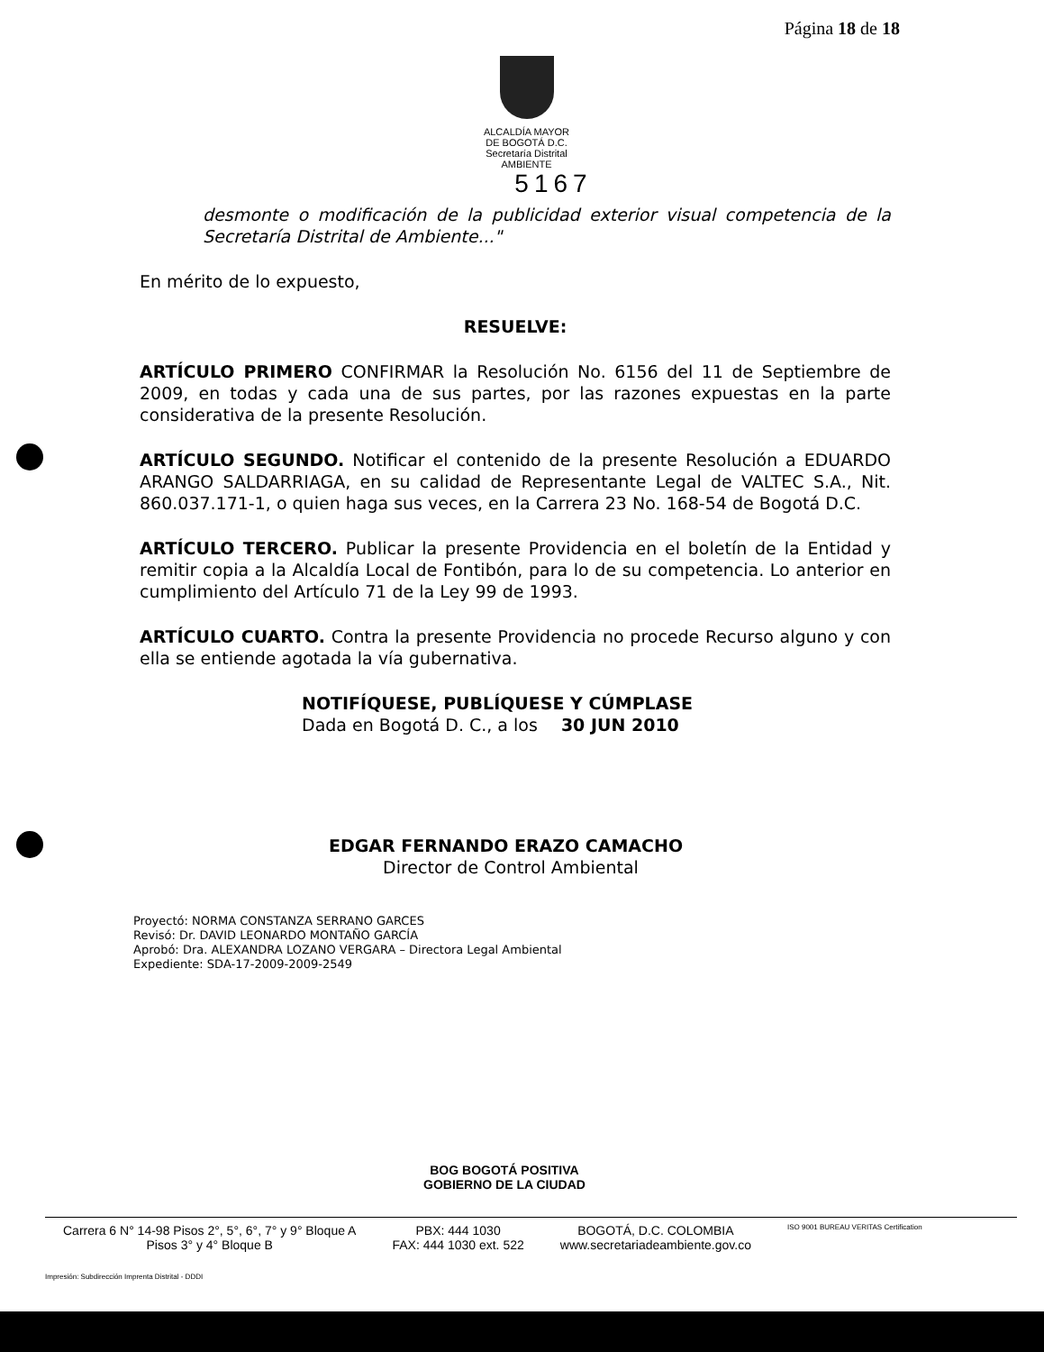Página 18 de 18
ALCALDÍA MAYOR
DE BOGOTÁ D.C.
Secretaría Distrital
AMBIENTE 5167
desmonte o modificación de la publicidad exterior visual competencia de la Secretaría Distrital de Ambiente..."
En mérito de lo expuesto,
RESUELVE:
ARTÍCULO PRIMERO CONFIRMAR la Resolución No. 6156 del 11 de Septiembre de 2009, en todas y cada una de sus partes, por las razones expuestas en la parte considerativa de la presente Resolución.
ARTÍCULO SEGUNDO. Notificar el contenido de la presente Resolución a EDUARDO ARANGO SALDARRIAGA, en su calidad de Representante Legal de VALTEC S.A., Nit. 860.037.171-1, o quien haga sus veces, en la Carrera 23 No. 168-54 de Bogotá D.C.
ARTÍCULO TERCERO. Publicar la presente Providencia en el boletín de la Entidad y remitir copia a la Alcaldía Local de Fontibón, para lo de su competencia. Lo anterior en cumplimiento del Artículo 71 de la Ley 99 de 1993.
ARTÍCULO CUARTO. Contra la presente Providencia no procede Recurso alguno y con ella se entiende agotada la vía gubernativa.
NOTIFÍQUESE, PUBLÍQUESE Y CÚMPLASE
Dada en Bogotá D. C., a los 30 JUN 2010
EDGAR FERNANDO ERAZO CAMACHO
Director de Control Ambiental
Proyectó: NORMA CONSTANZA SERRANO GARCES
Revisó: Dr. DAVID LEONARDO MONTAÑO GARCÍA
Aprobó: Dra. ALEXANDRA LOZANO VERGARA – Directora Legal Ambiental
Expediente: SDA-17-2009-2009-2549
BOG BOGOTÁ POSITIVA
GOBIERNO DE LA CIUDAD
Carrera 6 N° 14-98 Pisos 2°, 5°, 6°, 7° y 9° Bloque A
Pisos 3° y 4° Bloque B
PBX: 444 1030
FAX: 444 1030 ext. 522
BOGOTÁ, D.C. COLOMBIA
www.secretariadeambiente.gov.co
ISO 9001 BUREAU VERITAS Certification
Impresión: Subdirección Imprenta Distrital - DDDI